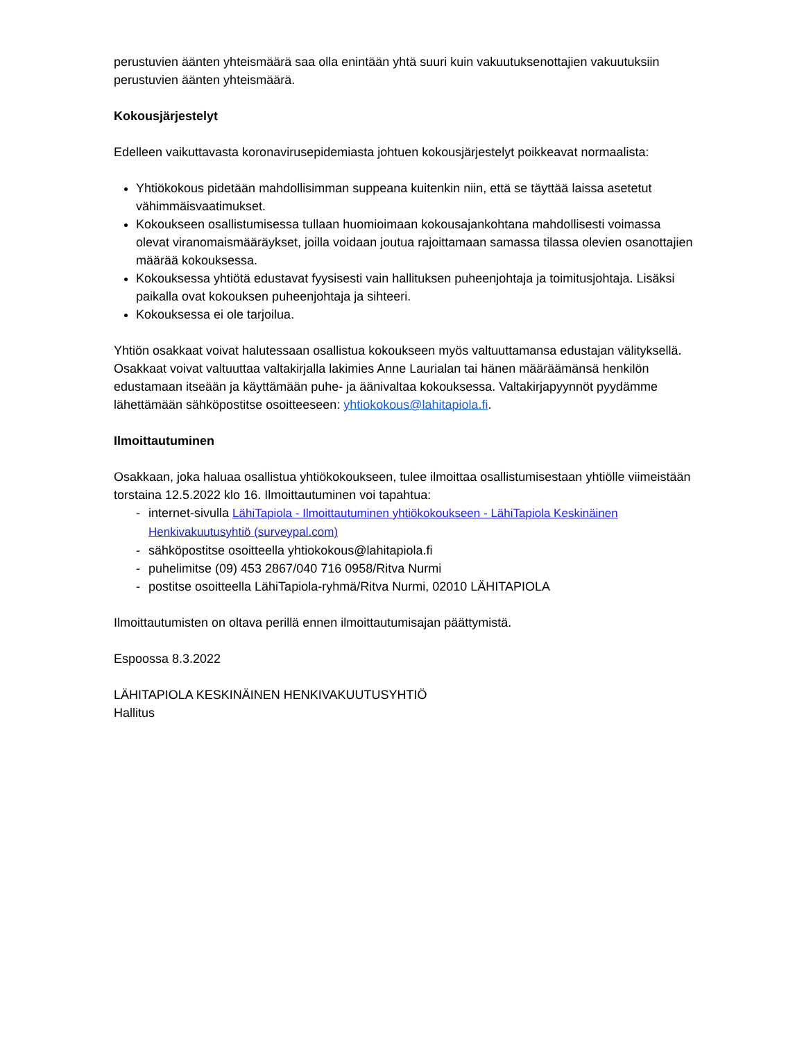perustuvien äänten yhteismäärä saa olla enintään yhtä suuri kuin vakuutuksenottajien vakuutuksiin perustuvien äänten yhteismäärä.
Kokousjärjestelyt
Edelleen vaikuttavasta koronavirusepidemiasta johtuen kokousjärjestelyt poikkeavat normaalista:
Yhtiökokous pidetään mahdollisimman suppeana kuitenkin niin, että se täyttää laissa asetetut vähimmäisvaatimukset.
Kokoukseen osallistumisessa tullaan huomioimaan kokousajankohtana mahdollisesti voimassa olevat viranomaismääräykset, joilla voidaan joutua rajoittamaan samassa tilassa olevien osanottajien määrää kokouksessa.
Kokouksessa yhtiötä edustavat fyysisesti vain hallituksen puheenjohtaja ja toimitusjohtaja. Lisäksi paikalla ovat kokouksen puheenjohtaja ja sihteeri.
Kokouksessa ei ole tarjoilua.
Yhtiön osakkaat voivat halutessaan osallistua kokoukseen myös valtuuttamansa edustajan välityksellä. Osakkaat voivat valtuuttaa valtakirjalla lakimies Anne Laurialan tai hänen määräämänsä henkilön edustamaan itseään ja käyttämään puhe- ja äänivaltaa kokouksessa. Valtakirjapyynnöt pyydämme lähettämään sähköpostitse osoitteeseen: yhtiokokous@lahitapiola.fi.
Ilmoittautuminen
Osakkaan, joka haluaa osallistua yhtiökokoukseen, tulee ilmoittaa osallistumisestaan yhtiölle viimeistään torstaina 12.5.2022 klo 16. Ilmoittautuminen voi tapahtua:
- internet-sivulla LähiTapiola - Ilmoittautuminen yhtiökokoukseen - LähiTapiola Keskinäinen Henkivakuutusyhtiö (surveypal.com)
- sähköpostitse osoitteella yhtiokokous@lahitapiola.fi
- puhelimitse (09) 453 2867/040 716 0958/Ritva Nurmi
- postitse osoitteella LähiTapiola-ryhmä/Ritva Nurmi, 02010 LÄHITAPIOLA
Ilmoittautumisten on oltava perillä ennen ilmoittautumisajan päättymistä.
Espoossa 8.3.2022
LÄHITAPIOLA KESKINÄINEN HENKIVAKUUTUSYHTIÖ
Hallitus